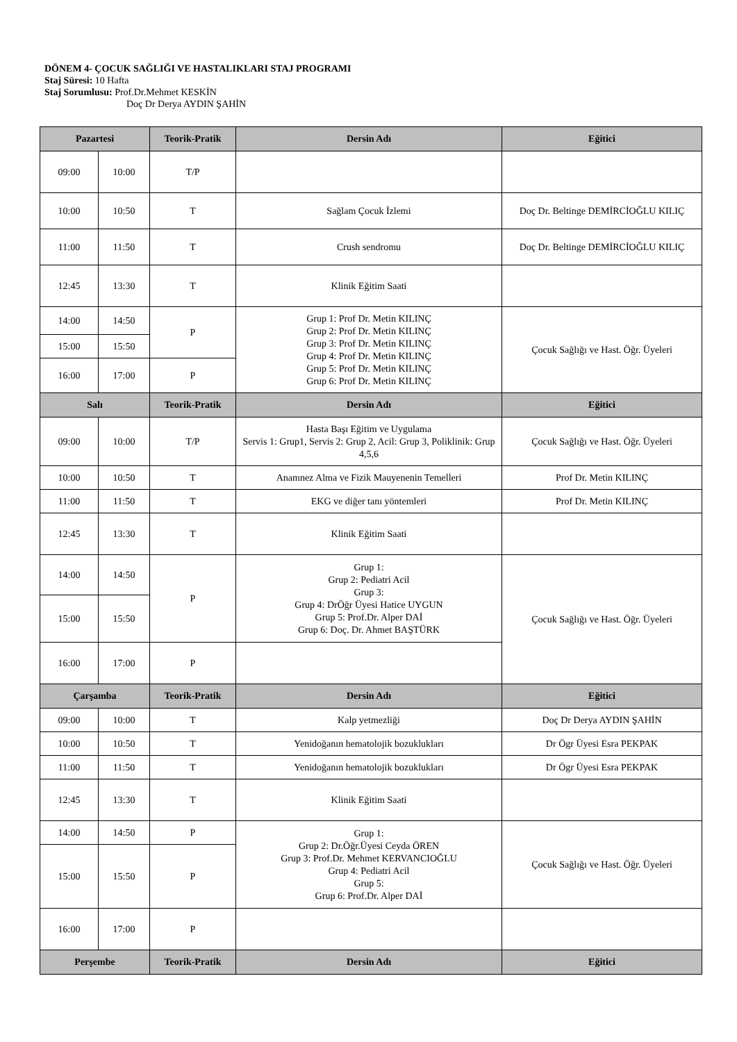DÖNEM 4- ÇOCUK SAĞLIĞI VE HASTALIKLARI STAJ PROGRAMI
Staj Süresi: 10 Hafta
Staj Sorumlusu: Prof.Dr.Mehmet KESKİN
Doç Dr Derya AYDIN ŞAHİN
| Pazartesi | | Teorik-Pratik | Dersin Adı | Eğitici |
| --- | --- | --- | --- | --- |
| 09:00 | 10:00 | T/P | | |
| 10:00 | 10:50 | T | Sağlam Çocuk İzlemi | Doç Dr. Beltinge DEMİRCİOĞLU KILIÇ |
| 11:00 | 11:50 | T | Crush sendromu | Doç Dr. Beltinge DEMİRCİOĞLU KILIÇ |
| 12:45 | 13:30 | T | Klinik Eğitim Saati | |
| 14:00 | 14:50 | P | Grup 1: Prof Dr. Metin KILINÇ Grup 2: Prof Dr. Metin KILINÇ Grup 3: Prof Dr. Metin KILINÇ Grup 4: Prof Dr. Metin KILINÇ Grup 5: Prof Dr. Metin KILINÇ Grup 6: Prof Dr. Metin KILINÇ | Çocuk Sağlığı ve Hast. Öğr. Üyeleri |
| 15:00 | 15:50 | | | |
| 16:00 | 17:00 | P | | |
| Salı | | Teorik-Pratik | Dersin Adı | Eğitici |
| 09:00 | 10:00 | T/P | Hasta Başı Eğitim ve Uygulama Servis 1: Grup1, Servis 2: Grup 2, Acil: Grup 3, Poliklinik: Grup 4,5,6 | Çocuk Sağlığı ve Hast. Öğr. Üyeleri |
| 10:00 | 10:50 | T | Anamnez Alma ve Fizik Mauyenenin Temelleri | Prof Dr. Metin KILINÇ |
| 11:00 | 11:50 | T | EKG ve diğer tanı yöntemleri | Prof Dr. Metin KILINÇ |
| 12:45 | 13:30 | T | Klinik Eğitim Saati | |
| 14:00 | 14:50 | P | Grup 1: Grup 2: Pediatri Acil Grup 3: Grup 4: DrÖğr Üyesi Hatice UYGUN Grup 5: Prof.Dr. Alper DAİ Grup 6: Doç. Dr. Ahmet BAŞTÜRK | Çocuk Sağlığı ve Hast. Öğr. Üyeleri |
| 15:00 | 15:50 | | | |
| 16:00 | 17:00 | P | | |
| Çarşamba | | Teorik-Pratik | Dersin Adı | Eğitici |
| 09:00 | 10:00 | T | Kalp yetmezliği | Doç Dr Derya AYDIN ŞAHİN |
| 10:00 | 10:50 | T | Yenidoğanın hematolojik bozuklukları | Dr Ögr Üyesi Esra PEKPAK |
| 11:00 | 11:50 | T | Yenidoğanın hematolojik bozuklukları | Dr Ögr Üyesi Esra PEKPAK |
| 12:45 | 13:30 | T | Klinik Eğitim Saati | |
| 14:00 | 14:50 | P | Grup 1: Grup 2: Dr.Öğr.Üyesi Ceyda ÖREN Grup 3: Prof.Dr. Mehmet KERVANCIOĞLU Grup 4: Pediatri Acil Grup 5: Grup 6: Prof.Dr. Alper DAİ | Çocuk Sağlığı ve Hast. Öğr. Üyeleri |
| 15:00 | 15:50 | P | | |
| 16:00 | 17:00 | P | | |
| Perşembe | | Teorik-Pratik | Dersin Adı | Eğitici |